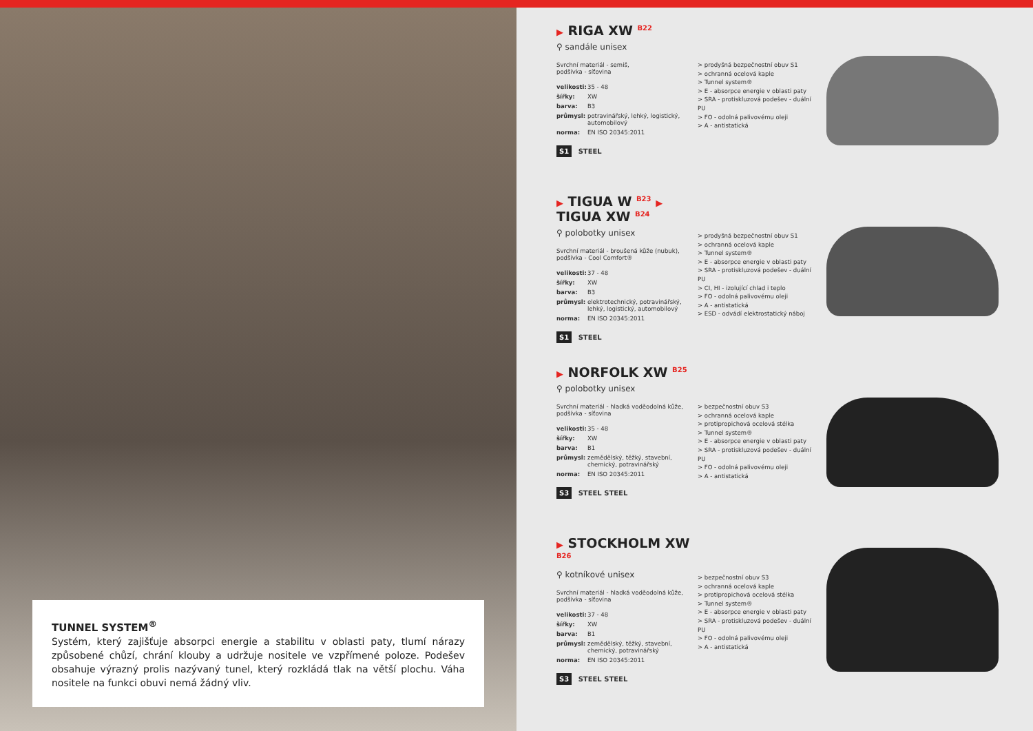TUNNEL SYSTEM<sup>®</sup>
Systém, který zajišťuje absorpci energie a stabilitu v oblasti paty, tlumí nárazy způsobené chůzí, chrání klouby a udržuje nositele ve vzpřímené poloze. Podešev obsahuje výrazný prolis nazývaný tunel, který rozkládá tlak na větší plochu. Váha nositele na funkci obuvi nemá žádný vliv.
▶ RIGA XW <sup>B22</sup>
⚲ sandále unisex
Svrchní materiál - semiš,
podšívka - síťovina
velikosti: 35 - 48
šířky: XW
barva: B3
průmysl: potravinářský, lehký, logistický, automobilový
norma: EN ISO 20345:2011
S1 STEEL
> prodyšná bezpečnostní obuv S1
> ochranná ocelová kaple
> Tunnel system®
> E - absorpce energie v oblasti paty
> SRA - protiskluzová podešev - duální PU
> FO - odolná palivovému oleji
> A - antistatická
▶ TIGUA W <sup>B23</sup> ▶ TIGUA XW <sup>B24</sup>
⚲ polobotky unisex
Svrchní materiál - broušená kůže (nubuk), podšívka - Cool Comfort®
velikosti: 37 - 48
šířky: XW
barva: B3
průmysl: elektrotechnický, potravinářský, lehký, logistický, automobilový
norma: EN ISO 20345:2011
S1 STEEL
> prodyšná bezpečnostní obuv S1
> ochranná ocelová kaple
> Tunnel system®
> E - absorpce energie v oblasti paty
> SRA - protiskluzová podešev - duální PU
> CI, HI - izolující chlad i teplo
> FO - odolná palivovému oleji
> A - antistatická
> ESD - odvádí elektrostatický náboj
▶ NORFOLK XW <sup>B25</sup>
⚲ polobotky unisex
Svrchní materiál - hladká voděodolná kůže, podšívka - síťovina
velikosti: 35 - 48
šířky: XW
barva: B1
průmysl: zemědělský, těžký, stavební, chemický, potravinářský
norma: EN ISO 20345:2011
S3 STEEL STEEL
> bezpečnostní obuv S3
> ochranná ocelová kaple
> protipropichová ocelová stélka
> Tunnel system®
> E - absorpce energie v oblasti paty
> SRA - protiskluzová podešev - duální PU
> FO - odolná palivovému oleji
> A - antistatická
▶ STOCKHOLM XW <sup>B26</sup>
⚲ kotníkové unisex
Svrchní materiál - hladká voděodolná kůže, podšívka - síťovina
velikosti: 37 - 48
šířky: XW
barva: B1
průmysl: zemědělský, těžký, stavební, chemický, potravinářský
norma: EN ISO 20345:2011
S3 STEEL STEEL
> bezpečnostní obuv S3
> ochranná ocelová kaple
> protipropichová ocelová stélka
> Tunnel system®
> E - absorpce energie v oblasti paty
> SRA - protiskluzová podešev - duální PU
> FO - odolná palivovému oleji
> A - antistatická